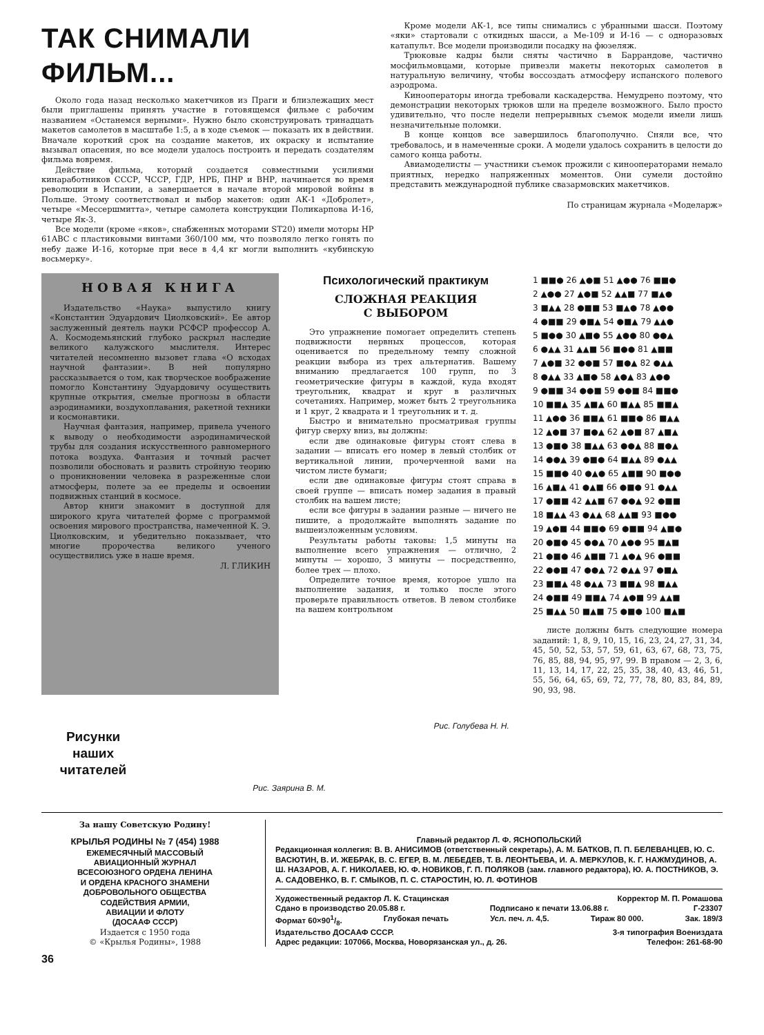ТАК СНИМАЛИ ФИЛЬМ...
Около года назад несколько макетчиков из Праги и близлежащих мест были приглашены принять участие в готовящемся фильме с рабочим названием «Останемся верными». Нужно было сконструировать тринадцать макетов самолетов в масштабе 1:5, а в ходе съемок — показать их в действии. Вначале короткий срок на создание макетов, их окраску и испытание вызывал опасения, но все модели удалось построить и передать создателям фильма вовремя.
Действие фильма, который создается совместными усилиями кинаработников СССР, ЧССР, ГДР, НРБ, ПНР и ВНР, начинается во время революции в Испании, а завершается в начале второй мировой войны в Польше. Этому соответствовал и выбор макетов: один АК-1 «Добролет», четыре «Мессершмитта», четыре самолета конструкции Поликарпова И-16, четыре Як-3.
Все модели (кроме «яков», снабженных моторами ST20) имели моторы НР 61АВС с пластиковыми винтами 360/100 мм, что позволяло легко гонять по небу даже И-16, которые при весе в 4,4 кг могли выполнить «кубинскую восьмерку».
Кроме модели АК-1, все типы снимались с убранными шасси. Поэтому «яки» стартовали с откидных шасси, а Ме-109 и И-16 — с одноразовых катапульт. Все модели производили посадку на фюзеляж.
Трюковые кадры были сняты частично в Баррандове, частично мосфильмовцами, которые привезли макеты некоторых самолетов в натуральную величину, чтобы воссоздать атмосферу испанского полевого аэродрома.
Кинооператоры иногда требовали каскадерства. Немудрено поэтому, что демонстрации некоторых трюков шли на пределе возможного. Было просто удивительно, что после недели непрерывных съемок модели имели лишь незначительные поломки.
В конце концов все завершилось благополучно. Сняли все, что требовалось, и в намеченные сроки. А модели удалось сохранить в целости до самого конца работы.
Авиамоделисты — участники съемок прожили с кинооператорами немало приятных, нередко напряженных моментов. Они сумели достойно представить международной публике свазармовских макетчиков.
По страницам журнала «Моделарж»
НОВАЯ КНИГА
Издательство «Наука» выпустило книгу «Константин Эдуардович Циолковский». Ее автор заслуженный деятель науки РСФСР профессор А. А. Космодемьянский глубоко раскрыл наследие великого калужского мыслителя. Интерес читателей несомненно вызовет глава «О всходах научной фантазии». В ней популярно рассказывается о том, как творческое воображение помогло Константину Эдуардовичу осуществить крупные открытия, смелые прогнозы в области аэродинамики, воздухоплавания, ракетной техники и космонавтики.
Научная фантазия, например, привела ученого к выводу о необходимости аэродинамической трубы для создания искусственного равномерного потока воздуха. Фантазия и точный расчет позволили обосновать и развить стройную теорию о проникновении человека в разреженные слои атмосферы, полете за ее пределы и освоении подвижных станций в космосе.
Автор книги знакомит в доступной для широкого круга читателей форме с программой освоения мирового пространства, намеченной К. Э. Циолковским, и убедительно показывает, что многие пророчества великого ученого осуществились уже в наше время.
Л. ГЛИКИН
Психологический практикум
СЛОЖНАЯ РЕАКЦИЯ
С ВЫБОРОМ
Это упражнение помогает определить степень подвижности нервных процессов, которая оценивается по предельному темпу сложной реакции выбора из трех альтернатив. Вашему вниманию предлагается 100 групп, по 3 геометрические фигуры в каждой, куда входят треугольник, квадрат и круг в различных сочетаниях. Например, может быть 2 треугольника и 1 круг, 2 квадрата и 1 треугольник и т. д.
Быстро и внимательно просматривая группы фигур сверху вниз, вы должны:
если две одинаковые фигуры стоят слева в задании — вписать его номер в левый столбик от вертикальной линии, прочерченной вами на чистом листе бумаги;
если две одинаковые фигуры стоят справа в своей группе — вписать номер задания в правый столбик на вашем листе;
если все фигуры в задании разные — ничего не пишите, а продолжайте выполнять задание по вышеизложенным условиям.
Результаты работы таковы: 1,5 минуты на выполнение всего упражнения — отлично, 2 минуты — хорошо, 3 минуты — посредственно, более трех — плохо.
Определите точное время, которое ушло на выполнение задания, и только после этого проверьте правильность ответов. В левом столбике на вашем контрольном
1 ■■● 26 ▲●■ 51 ▲●● 76 ■■● 2 ▲●● 27 ▲●■ 52 ▲▲■ 77 ■▲● 3 ■▲▲ 28 ●■■ 53 ■▲● 78 ▲●● 4 ●■■ 29 ●■▲ 54 ●■▲ 79 ▲▲● 5 ■●● 30 ▲■● 55 ▲●● 80 ●●▲ 6 ●▲▲ 31 ▲▲■ 56 ■●● 81 ▲■■ 7 ▲●■ 32 ●●■ 57 ■●▲ 82 ●▲▲ 8 ●▲▲ 33 ▲■● 58 ▲●▲ 83 ▲●● 9 ●■■ 34 ●●■ 59 ●●■ 84 ■■● 10 ■■▲ 35 ▲■▲ 60 ■▲▲ 85 ■■▲ 11 ▲●● 36 ■■▲ 61 ■■● 86 ■▲▲ 12 ▲●■ 37 ■●▲ 62 ▲●■ 87 ▲■▲ 13 ●■● 38 ■▲▲ 63 ●●▲ 88 ■●▲ 14 ●●▲ 39 ●■● 64 ■▲▲ 89 ●▲▲ 15 ■■● 40 ●▲● 65 ▲■■ 90 ■●● 16 ▲■▲ 41 ●▲■ 66 ●■● 91 ●▲▲ 17 ●■■ 42 ▲▲■ 67 ●●▲ 92 ●■■ 18 ■▲▲ 43 ●▲▲ 68 ▲▲■ 93 ■●● 19 ▲●■ 44 ■■● 69 ●■■ 94 ▲■● 20 ●■● 45 ●●▲ 70 ▲●● 95 ■▲■ 21 ●■● 46 ▲■■ 71 ▲●▲ 96 ●■■ 22 ●●■ 47 ●●▲ 72 ●▲▲ 97 ●■▲ 23 ■■▲ 48 ●▲▲ 73 ■■▲ 98 ■▲▲ 24 ●■■ 49 ■■▲ 74 ▲●■ 99 ▲▲■ 25 ■▲▲ 50 ■▲■ 75 ●■● 100 ■▲■
листе должны быть следующие номера заданий: 1, 8, 9, 10, 15, 16, 23, 24, 27, 31, 34, 45, 50, 52, 53, 57, 59, 61, 63, 67, 68, 73, 75, 76, 85, 88, 94, 95, 97, 99. В правом — 2, 3, 6, 11, 13, 14, 17, 22, 25, 35, 38, 40, 43, 46, 51, 55, 56, 64, 65, 69, 72, 77, 78, 80, 83, 84, 89, 90, 93, 98.
Рисунки
наших
читателей
Рис. Заярина В. М.
Рис. Голубева Н. Н.
За нашу Советскую Родину!
КРЫЛЬЯ РОДИНЫ № 7 (454) 1988
ЕЖЕМЕСЯЧНЫЙ МАССОВЫЙ
АВИАЦИОННЫЙ ЖУРНАЛ
ВСЕСОЮЗНОГО ОРДЕНА ЛЕНИНА
И ОРДЕНА КРАСНОГО ЗНАМЕНИ
ДОБРОВОЛЬНОГО ОБЩЕСТВА
СОДЕЙСТВИЯ АРМИИ,
АВИАЦИИ И ФЛОТУ
(ДОСААФ СССР)
Издается с 1950 года
© «Крылья Родины», 1988
Главный редактор Л. Ф. ЯСНОПОЛЬСКИЙ
Редакционная коллегия: В. В. АНИСИМОВ (ответственный секретарь), А. М. БАТКОВ, П. П. БЕЛЕВАНЦЕВ, Ю. С. ВАСЮТИН, В. И. ЖЕБРАК, В. С. ЕГЕР, В. М. ЛЕБЕДЕВ, Т. В. ЛЕОНТЬЕВА, И. А. МЕРКУЛОВ, К. Г. НАЖМУДИНОВ, А. Ш. НАЗАРОВ, А. Г. НИКОЛАЕВ, Ю. Ф. НОВИКОВ, Г. П. ПОЛЯКОВ (зам. главного редактора), Ю. А. ПОСТНИКОВ, Э. А. САДОВЕНКО, В. Г. СМЫКОВ, П. С. СТАРОСТИН, Ю. Л. ФОТИНОВ
Художественный редактор Л. К. Стацинская Корректор М. П. Ромашова
Сдано в производство 20.05.88 г. Подписано к печати 13.06.88 г. Г-23307
Формат 60×901/8. Глубокая печать Усл. печ. л. 4,5. Тираж 80 000. Зак. 189/3
Издательство ДОСААФ СССР. 3-я типография Воениздата
Адрес редакции: 107066, Москва, Новорязанская ул., д. 26. Телефон: 261-68-90
36